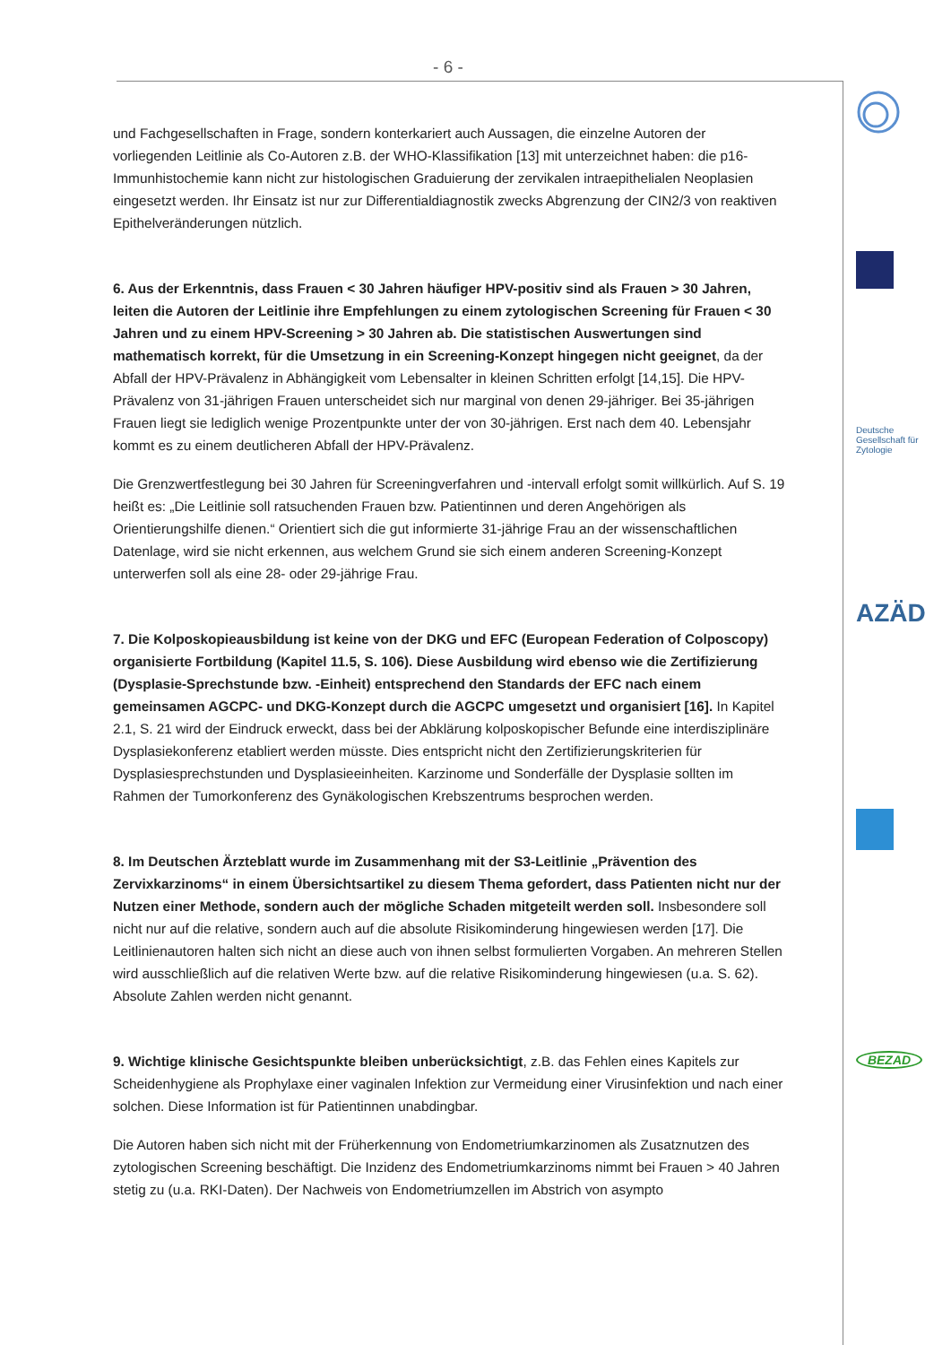- 6 -
Deutsche Gesellschaft für Zytologie
AZÄD
BEZAD
und Fachgesellschaften in Frage, sondern konterkariert auch Aussagen, die einzelne Autoren der vorliegenden Leitlinie als Co-Autoren z.B. der WHO-Klassifikation [13] mit unterzeichnet haben: die p16-Immunhistochemie kann nicht zur histologischen Graduierung der zervikalen intraepithelialen Neoplasien eingesetzt werden. Ihr Einsatz ist nur zur Differentialdiagnostik zwecks Abgrenzung der CIN2/3 von reaktiven Epithelveränderungen nützlich.
6. Aus der Erkenntnis, dass Frauen < 30 Jahren häufiger HPV-positiv sind als Frauen > 30 Jahren, leiten die Autoren der Leitlinie ihre Empfehlungen zu einem zytologischen Screening für Frauen < 30 Jahren und zu einem HPV-Screening > 30 Jahren ab. Die statistischen Auswertungen sind mathematisch korrekt, für die Umsetzung in ein Screening-Konzept hingegen nicht geeignet, da der Abfall der HPV-Prävalenz in Abhängigkeit vom Lebensalter in kleinen Schritten erfolgt [14,15]. Die HPV-Prävalenz von 31-jährigen Frauen unterscheidet sich nur marginal von denen 29-jähriger. Bei 35-jährigen Frauen liegt sie lediglich wenige Prozentpunkte unter der von 30-jährigen. Erst nach dem 40. Lebensjahr kommt es zu einem deutlicheren Abfall der HPV-Prävalenz.
Die Grenzwertfestlegung bei 30 Jahren für Screeningverfahren und -intervall erfolgt somit willkürlich. Auf S. 19 heißt es: „Die Leitlinie soll ratsuchenden Frauen bzw. Patientinnen und deren Angehörigen als Orientierungshilfe dienen.“ Orientiert sich die gut informierte 31-jährige Frau an der wissenschaftlichen Datenlage, wird sie nicht erkennen, aus welchem Grund sie sich einem anderen Screening-Konzept unterwerfen soll als eine 28- oder 29-jährige Frau.
7. Die Kolposkopieausbildung ist keine von der DKG und EFC (European Federation of Colposcopy) organisierte Fortbildung (Kapitel 11.5, S. 106). Diese Ausbildung wird ebenso wie die Zertifizierung (Dysplasie-Sprechstunde bzw. -Einheit) entsprechend den Standards der EFC nach einem gemeinsamen AGCPC- und DKG-Konzept durch die AGCPC umgesetzt und organisiert [16]. In Kapitel 2.1, S. 21 wird der Eindruck erweckt, dass bei der Abklärung kolposkopischer Befunde eine interdisziplinäre Dysplasiekonferenz etabliert werden müsste. Dies entspricht nicht den Zertifizierungskriterien für Dysplasiesprechstunden und Dysplasieeinheiten. Karzinome und Sonderfälle der Dysplasie sollten im Rahmen der Tumorkonferenz des Gynäkologischen Krebszentrums besprochen werden.
8. Im Deutschen Ärzteblatt wurde im Zusammenhang mit der S3-Leitlinie „Prävention des Zervixkarzinoms“ in einem Übersichtsartikel zu diesem Thema gefordert, dass Patienten nicht nur der Nutzen einer Methode, sondern auch der mögliche Schaden mitgeteilt werden soll. Insbesondere soll nicht nur auf die relative, sondern auch auf die absolute Risikominderung hingewiesen werden [17]. Die Leitlinienautoren halten sich nicht an diese auch von ihnen selbst formulierten Vorgaben. An mehreren Stellen wird ausschließlich auf die relativen Werte bzw. auf die relative Risikominderung hingewiesen (u.a. S. 62). Absolute Zahlen werden nicht genannt.
9. Wichtige klinische Gesichtspunkte bleiben unberücksichtigt, z.B. das Fehlen eines Kapitels zur Scheidenhygiene als Prophylaxe einer vaginalen Infektion zur Vermeidung einer Virusinfektion und nach einer solchen. Diese Information ist für Patientinnen unabdingbar.
Die Autoren haben sich nicht mit der Früherkennung von Endometriumkarzinomen als Zusatznutzen des zytologischen Screening beschäftigt. Die Inzidenz des Endometriumkarzinoms nimmt bei Frauen > 40 Jahren stetig zu (u.a. RKI-Daten). Der Nachweis von Endometriumzellen im Abstrich von asympto